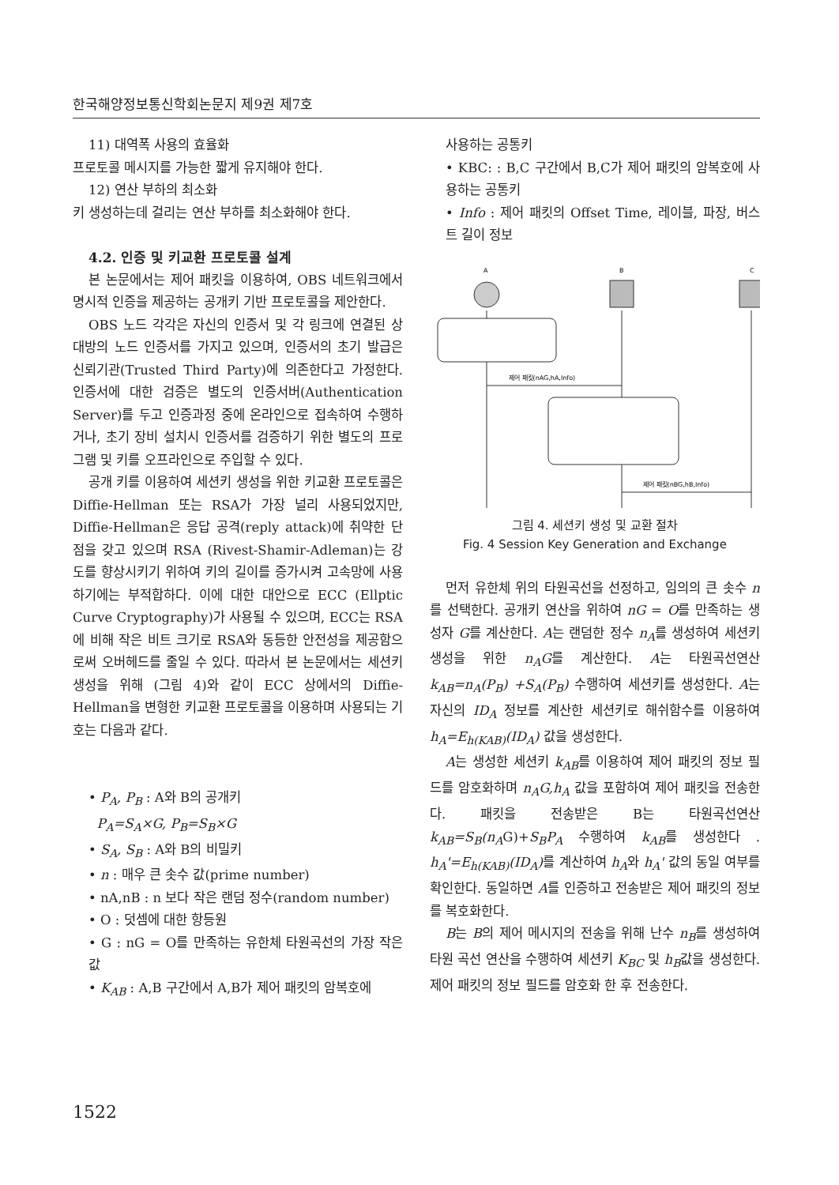한국해양정보통신학회논문지 제9권 제7호
11) 대역폭 사용의 효율화
프로토콜 메시지를 가능한 짧게 유지해야 한다.
12) 연산 부하의 최소화
키 생성하는데 걸리는 연산 부하를 최소화해야 한다.
4.2. 인증 및 키교환 프로토콜 설계
본 논문에서는 제어 패킷을 이용하여, OBS 네트워크에서 명시적 인증을 제공하는 공개키 기반 프로토콜을 제안한다.
OBS 노드 각각은 자신의 인증서 및 각 링크에 연결된 상대방의 노드 인증서를 가지고 있으며, 인증서의 초기 발급은 신뢰기관(Trusted Third Party)에 의존한다고 가정한다. 인증서에 대한 검증은 별도의 인증서버(Authentication Server)를 두고 인증과정 중에 온라인으로 접속하여 수행하거나, 초기 장비 설치시 인증서를 검증하기 위한 별도의 프로그램 및 키를 오프라인으로 주입할 수 있다.
공개 키를 이용하여 세션키 생성을 위한 키교환 프로토콜은 Diffie-Hellman 또는 RSA가 가장 널리 사용되었지만, Diffie-Hellman은 응답 공격(reply attack)에 취약한 단점을 갖고 있으며 RSA (Rivest-Shamir-Adleman)는 강도를 향상시키기 위하여 키의 길이를 증가시켜 고속망에 사용하기에는 부적합하다. 이에 대한 대안으로 ECC (Ellptic Curve Cryptography)가 사용될 수 있으며, ECC는 RSA에 비해 작은 비트 크기로 RSA와 동등한 안전성을 제공함으로써 오버헤드를 줄일 수 있다. 따라서 본 논문에서는 세션키 생성을 위해 (그림 4)와 같이 ECC 상에서의 Diffie-Hellman을 변형한 키교환 프로토콜을 이용하며 사용되는 기호는 다음과 같다.
• P<sub>A</sub>, P<sub>B</sub> : A와 B의 공개키
P<sub>A</sub>=S<sub>A</sub>×G, P<sub>B</sub>=S<sub>B</sub>×G
• S<sub>A</sub>, S<sub>B</sub> : A와 B의 비밀키
• n : 매우 큰 솟수 값(prime number)
• nA,nB : n 보다 작은 랜덤 정수(random number)
• O : 덧셈에 대한 항등원
• G : nG = O를 만족하는 유한체 타원곡선의 가장 작은 값
• K<sub>AB</sub> : A,B 구간에서 A,B가 제어 패킷의 암복호에
사용하는 공통키
• KBC: : B,C 구간에서 B,C가 제어 패킷의 암복호에 사용하는 공통키
• Info : 제어 패킷의 Offset Time, 레이블, 파장, 버스트 길이 정보
A
B
C
제어 패킷(nAG,hA,Info)
제어 패킷(nBG,hB,Info)
그림 4. 세션키 생성 및 교환 절차
Fig. 4 Session Key Generation and Exchange
먼저 유한체 위의 타원곡선을 선정하고, 임의의 큰 솟수 n를 선택한다. 공개키 연산을 위하여 nG = O를 만족하는 생성자 G를 계산한다. A는 랜덤한 정수 n<sub>A</sub>를 생성하여 세션키 생성을 위한 n<sub>A</sub>G를 계산한다. A는 타원곡선연산 k<sub>AB</sub>=n<sub>A</sub>(P<sub>B</sub>) +S<sub>A</sub>(P<sub>B</sub>) 수행하여 세션키를 생성한다. A는 자신의 ID<sub>A</sub> 정보를 계산한 세션키로 해쉬함수를 이용하여 h<sub>A</sub>=E<sub>h(KAB)</sub>(ID<sub>A</sub>) 값을 생성한다.
A는 생성한 세션키 k<sub>AB</sub>를 이용하여 제어 패킷의 정보 필드를 암호화하며 n<sub>A</sub>G,h<sub>A</sub> 값을 포함하여 제어 패킷을 전송한다. 패킷을 전송받은 B는 타원곡선연산 k<sub>AB</sub>=S<sub>B</sub>(n<sub>A</sub>G)+S<sub>B</sub>P<sub>A</sub> 수행하여 k<sub>AB</sub>를 생성한다 . h<sub>A</sub>'=E<sub>h(KAB)</sub>(ID<sub>A</sub>) 를 계산하여 h<sub>A</sub>와 h<sub>A</sub>' 값의 동일 여부를 확인한다. 동일하면 A를 인증하고 전송받은 제어 패킷의 정보를 복호화한다.
B는 B의 제어 메시지의 전송을 위해 난수 n<sub>B</sub>를 생성하여 타원 곡선 연산을 수행하여 세션키 K<sub>BC</sub> 및 h<sub>B</sub>값을 생성한다. 제어 패킷의 정보 필드를 암호화 한 후 전송한다.
1522